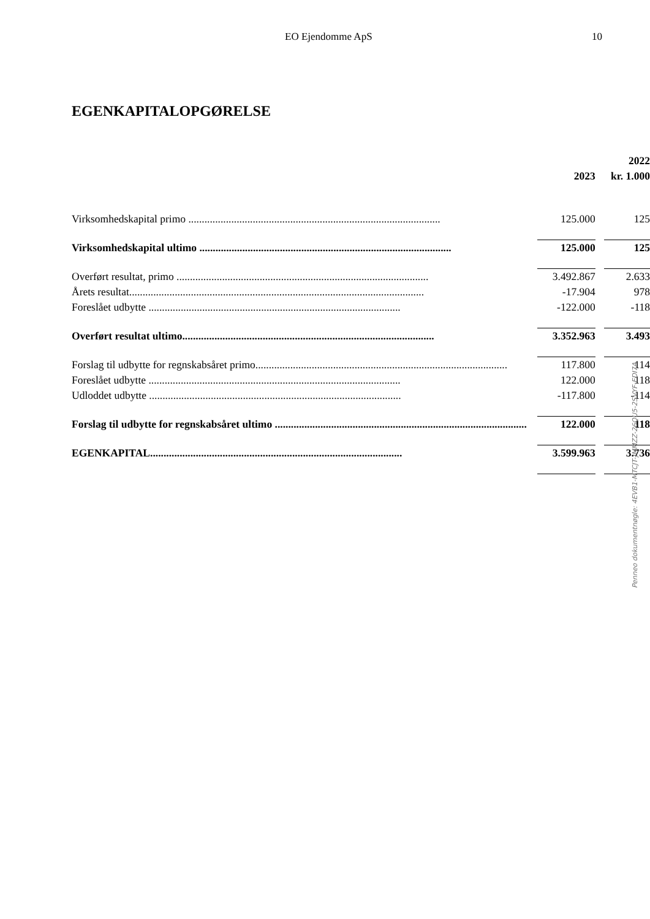EO Ejendomme ApS 10
EGENKAPITALOPGØRELSE
| | | 2022 |
| --- | --- | --- |
| | 2023 | kr. 1.000 |
| Virksomhedskapital primo .............................................................................................. | 125.000 | 125 |
| Virksomhedskapital ultimo .............................................................................................. | 125.000 | 125 |
| Overført resultat, primo .............................................................................................. | 3.492.867 | 2.633 |
| Årets resultat.............................................................................................................. | -17.904 | 978 |
| Foreslået udbytte .............................................................................................. | -122.000 | -118 |
| Overført resultat ultimo.............................................................................................. | 3.352.963 | 3.493 |
| Forslag til udbytte for regnskabsåret primo.............................................................................................. | 117.800 | 114 |
| Foreslået udbytte .............................................................................................. | 122.000 | 118 |
| Udloddet udbytte .............................................................................................. | -117.800 | -114 |
| Forslag til udbytte for regnskabsåret ultimo .............................................................................................. | 122.000 | 118 |
| EGENKAPITAL.............................................................................................. | 3.599.963 | 3.736 |
Penneo dokumentnøgle: 4EVB1-MTCJT-JMMZZ-26QU5-2SVYF-EDI7A